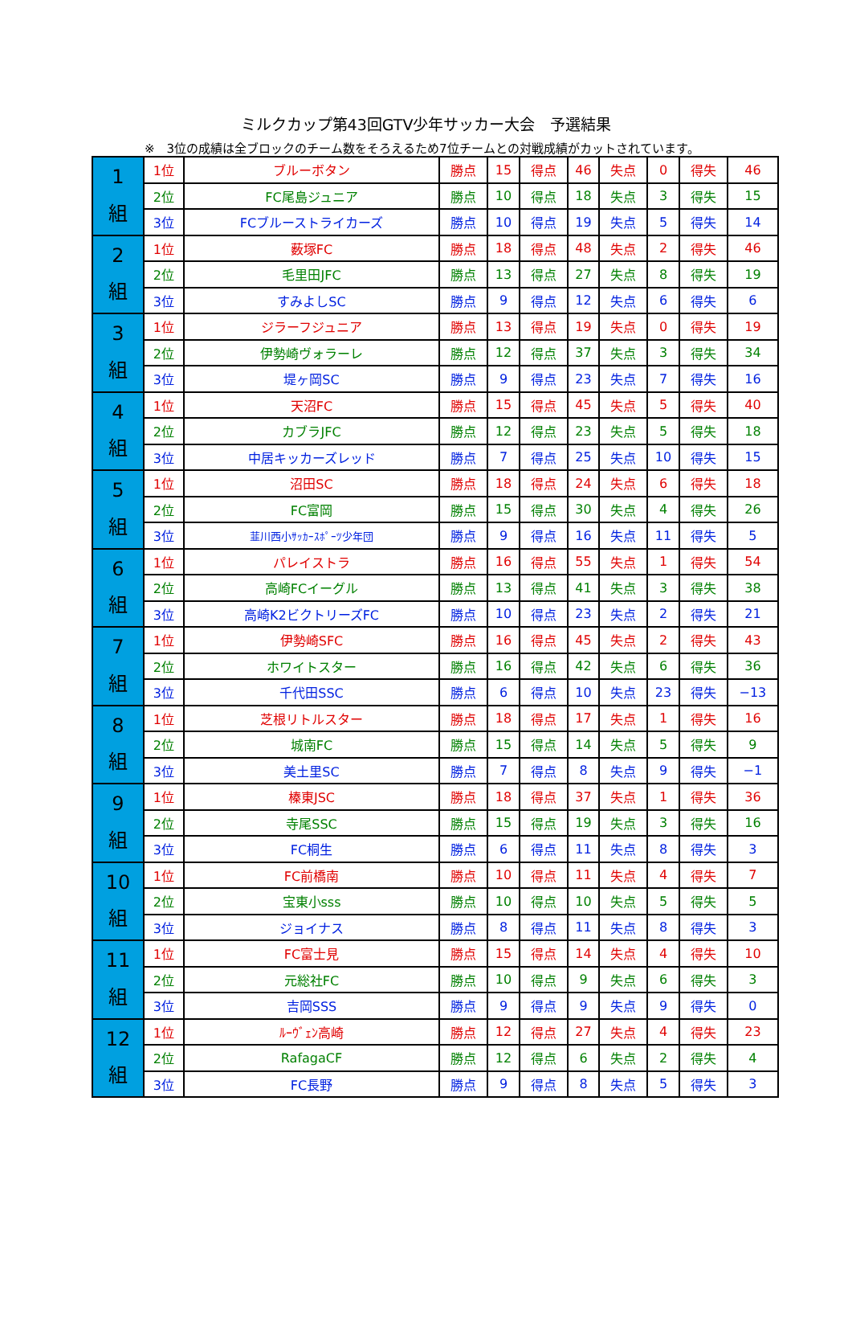ミルクカップ第43回GTV少年サッカー大会　予選結果
※　3位の成績は全ブロックのチーム数をそろえるため7位チームとの対戦成績がカットされています。
| 1 組 | 1位 | ブルーボタン | 勝点 | 15 | 得点 | 46 | 失点 | 0 | 得失 | 46 |
| | 2位 | FC尾島ジュニア | 勝点 | 10 | 得点 | 18 | 失点 | 3 | 得失 | 15 |
| | 3位 | FCブルーストライカーズ | 勝点 | 10 | 得点 | 19 | 失点 | 5 | 得失 | 14 |
| 2 組 | 1位 | 薮塚FC | 勝点 | 18 | 得点 | 48 | 失点 | 2 | 得失 | 46 |
| | 2位 | 毛里田JFC | 勝点 | 13 | 得点 | 27 | 失点 | 8 | 得失 | 19 |
| | 3位 | すみよしSC | 勝点 | 9 | 得点 | 12 | 失点 | 6 | 得失 | 6 |
| 3 組 | 1位 | ジラーフジュニア | 勝点 | 13 | 得点 | 19 | 失点 | 0 | 得失 | 19 |
| | 2位 | 伊勢崎ヴォラーレ | 勝点 | 12 | 得点 | 37 | 失点 | 3 | 得失 | 34 |
| | 3位 | 堤ヶ岡SC | 勝点 | 9 | 得点 | 23 | 失点 | 7 | 得失 | 16 |
| 4 組 | 1位 | 天沼FC | 勝点 | 15 | 得点 | 45 | 失点 | 5 | 得失 | 40 |
| | 2位 | カブラJFC | 勝点 | 12 | 得点 | 23 | 失点 | 5 | 得失 | 18 |
| | 3位 | 中居キッカーズレッド | 勝点 | 7 | 得点 | 25 | 失点 | 10 | 得失 | 15 |
| 5 組 | 1位 | 沼田SC | 勝点 | 18 | 得点 | 24 | 失点 | 6 | 得失 | 18 |
| | 2位 | FC富岡 | 勝点 | 15 | 得点 | 30 | 失点 | 4 | 得失 | 26 |
| | 3位 | 韮川西小ｻｯｶｰｽﾎﾟｰﾂ少年団 | 勝点 | 9 | 得点 | 16 | 失点 | 11 | 得失 | 5 |
| 6 組 | 1位 | パレイストラ | 勝点 | 16 | 得点 | 55 | 失点 | 1 | 得失 | 54 |
| | 2位 | 高崎FCイーグル | 勝点 | 13 | 得点 | 41 | 失点 | 3 | 得失 | 38 |
| | 3位 | 高崎K2ビクトリーズFC | 勝点 | 10 | 得点 | 23 | 失点 | 2 | 得失 | 21 |
| 7 組 | 1位 | 伊勢崎SFC | 勝点 | 16 | 得点 | 45 | 失点 | 2 | 得失 | 43 |
| | 2位 | ホワイトスター | 勝点 | 16 | 得点 | 42 | 失点 | 6 | 得失 | 36 |
| | 3位 | 千代田SSC | 勝点 | 6 | 得点 | 10 | 失点 | 23 | 得失 | −13 |
| 8 組 | 1位 | 芝根リトルスター | 勝点 | 18 | 得点 | 17 | 失点 | 1 | 得失 | 16 |
| | 2位 | 城南FC | 勝点 | 15 | 得点 | 14 | 失点 | 5 | 得失 | 9 |
| | 3位 | 美土里SC | 勝点 | 7 | 得点 | 8 | 失点 | 9 | 得失 | −1 |
| 9 組 | 1位 | 榛東JSC | 勝点 | 18 | 得点 | 37 | 失点 | 1 | 得失 | 36 |
| | 2位 | 寺尾SSC | 勝点 | 15 | 得点 | 19 | 失点 | 3 | 得失 | 16 |
| | 3位 | FC桐生 | 勝点 | 6 | 得点 | 11 | 失点 | 8 | 得失 | 3 |
| 10 組 | 1位 | FC前橋南 | 勝点 | 10 | 得点 | 11 | 失点 | 4 | 得失 | 7 |
| | 2位 | 宝東小sss | 勝点 | 10 | 得点 | 10 | 失点 | 5 | 得失 | 5 |
| | 3位 | ジョイナス | 勝点 | 8 | 得点 | 11 | 失点 | 8 | 得失 | 3 |
| 11 組 | 1位 | FC富士見 | 勝点 | 15 | 得点 | 14 | 失点 | 4 | 得失 | 10 |
| | 2位 | 元総社FC | 勝点 | 10 | 得点 | 9 | 失点 | 6 | 得失 | 3 |
| | 3位 | 吉岡SSS | 勝点 | 9 | 得点 | 9 | 失点 | 9 | 得失 | 0 |
| 12 組 | 1位 | ﾙｰｳﾞｪﾝ高崎 | 勝点 | 12 | 得点 | 27 | 失点 | 4 | 得失 | 23 |
| | 2位 | RafagaCF | 勝点 | 12 | 得点 | 6 | 失点 | 2 | 得失 | 4 |
| | 3位 | FC長野 | 勝点 | 9 | 得点 | 8 | 失点 | 5 | 得失 | 3 |